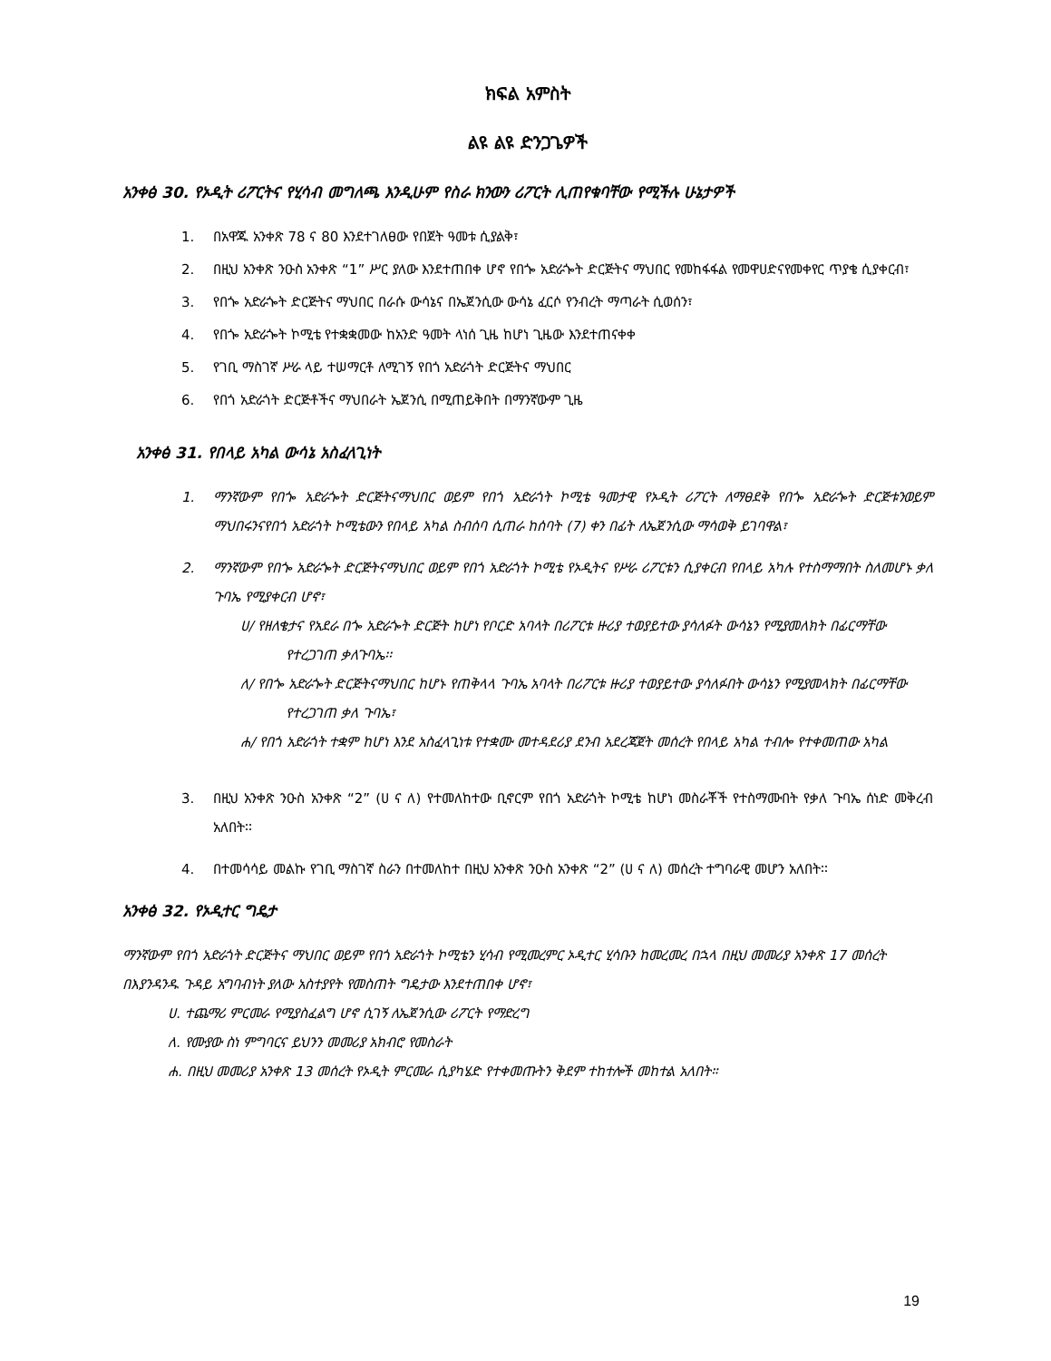ክፍል አምስት
ልዩ ልዩ ድንጋጌዎች
አንቀፅ 30. የኦዲት ሪፖርትና የሂሳብ መግለጫ እንዲሁም የስራ ክንውን ሪፖርት ሊጠየቁባቸው የሚችሉ ሁኔታዎች
1. በአዋጁ አንቀጽ 78 ና 80 እንደተገለፀው የበጀት ዓመቱ ሲያልቅ፣
2. በዚህ አንቀጽ ንዑስ አንቀጽ “1” ሥር ያለው እንደተጠበቀ ሆኖ የበጐ አድራጐት ድርጅትና ማህበር የመከፋፋል የመዋሀድናየመቀየር ጥያቄ ሲያቀርብ፣
3. የበጐ አድራጐት ድርጅትና ማህበር በራሱ ውሳኔና በኤጀንሲው ውሳኔ ፈርሶ የንብረት ማጣራት ሲወሰን፣
4. የበጐ አድራጐት ኮሚቴ የተቋቋመው ከአንድ ዓመት ላነሰ ጊዜ ከሆነ ጊዜው እንደተጠናቀቀ
5. የገቢ ማስገኛ ሥራ ላይ ተሠማርቶ ለሚገኝ የበጎ አድራጎት ድርጅትና ማህበር
6. የበጎ አድራጎት ድርጅቶችና ማህበራት ኤጀንሲ በሚጠይቅበት በማንኛውም ጊዜ
አንቀፅ 31. የበላይ አካል ውሳኔ አስፈላጊነት
1. ማንኛውም የበጐ አድራጐት ድርጅትናማህበር ወይም የበጎ አድራጎት ኮሚቴ ዓመታዊ የኦዲት ሪፖርት ለማፀደቅ የበጐ አድራጐት ድርጅቱንወይም ማህበሩንናየበጎ አድራጎት ኮሚቴውን የበላይ አካል ስብሰባ ሲጠራ ከሰባት (7) ቀን በፊት ለኤጀንሲው ማሳወቅ ይገባዋል፣
2. ማንኛውም የበጐ አድራጐት ድርጅትናማህበር ወይም የበጎ አድራጎት ኮሚቴ የኦዲትና የሥራ ሪፖርቱን ሲያቀርብ የበላይ አካሉ የተስማማበት ስለመሆኑ ቃለ ጉባኤ የሚያቀርብ ሆኖ፣
ሀ/ የዘለቄታና የአደራ በጐ አድራጐት ድርጅት ከሆነ የቦርድ አባላት በሪፖርቱ ዙሪያ ተወያይተው ያሳለፉት ውሳኔን የሚያመለክት በፊርማቸው የተረጋገጠ ቃለጉባኤ፡፡
ለ/ የበጐ አድራጐት ድርጅትናማህበር ከሆኑ የጠቅላላ ጉባኤ አባላት በሪፖርቱ ዙሪያ ተወያይተው ያሳለፉበት ውሳኔን የሚያመላክት በፊርማቸው የተረጋገጠ ቃለ ጉባኤ፣
ሐ/ የበጎ አድራጎት ተቋም ከሆነ እንደ አስፈላጊነቱ የተቋሙ መተዳደሪያ ደንብ አደረጃጀት መሰረት የበላይ አካል ተብሎ የተቀመጠው አካል
3. በዚህ አንቀጽ ንዑስ አንቀጽ “2” (ሀ ና ለ) የተመለከተው ቢኖርም የበጎ አድራጎት ኮሚቴ ከሆነ መስራቾች የተስማሙበት የቃለ ጉባኤ ሰነድ መቅረብ አለበት፡፡
4. በተመሳሳይ መልኩ የገቢ ማስገኛ ስራን በተመለከተ በዚህ አንቀጽ ንዑስ አንቀጽ “2” (ሀ ና ለ) መሰረት ተግባራዊ መሆን አለበት፡፡
አንቀፅ 32. የኦዲተር ግዴታ
ማንኛውም የበጎ አድራጎት ድርጅትና ማህበር ወይም የበጎ አድራጎት ኮሚቴን ሂሳብ የሚመረምር ኦዲተር ሂሳቡን ከመረመረ በኋላ በዚህ መመሪያ አንቀጽ 17 መሰረት በእያንዳንዱ ጉዳይ አግባብነት ያለው አስተያየት የመስጠት ግዴታው እንደተጠበቀ ሆኖ፣
ሀ. ተጨማሪ ምርመራ የሚያስፈልግ ሆኖ ሲገኝ ለኤጀንሲው ሪፖርት የማድረግ
ለ. የሙያው ስነ ምግባርና ይህንን መመሪያ አክብሮ የመስራት
ሐ. በዚህ መመሪያ አንቀጽ 13 መሰረት የኦዲት ምርመራ ሲያካሄድ የተቀመጡትን ቅደም ተከተሎች መከተል አለበት።
19